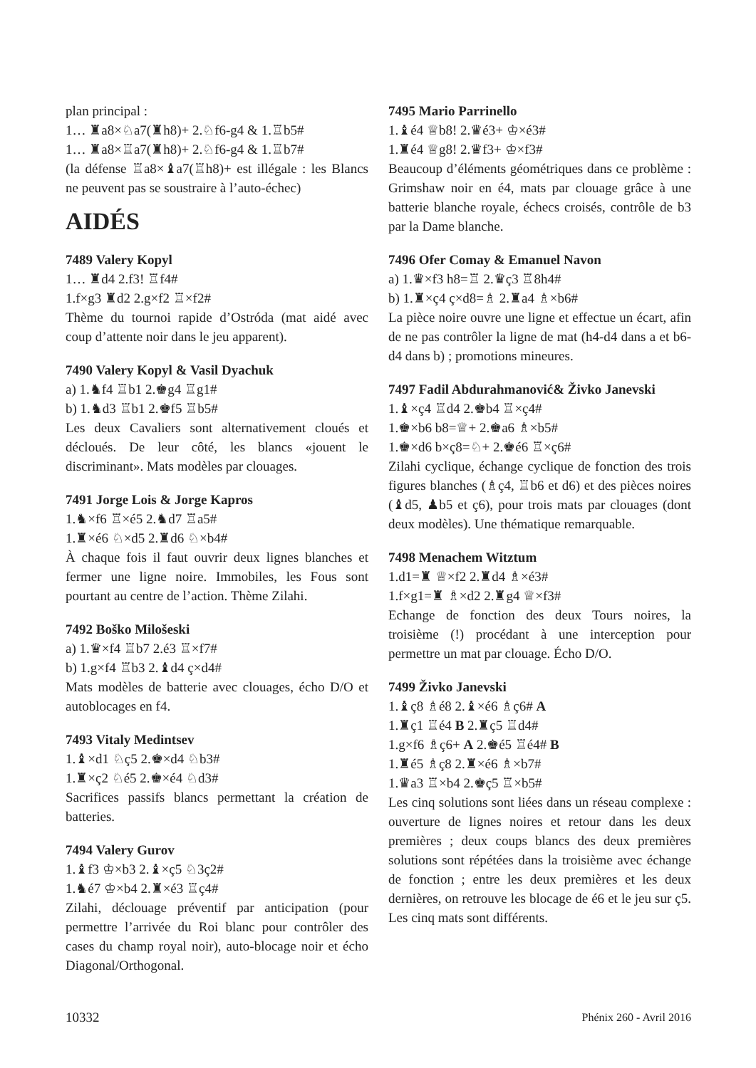plan principal :
1… ♜a8×♘a7(♜h8)+ 2.♘f6-g4 & 1.♖b5#
1… ♜a8×♖a7(♜h8)+ 2.♘f6-g4 & 1.♖b7#
(la défense ♖a8×♝a7(♖h8)+ est illégale : les Blancs ne peuvent pas se soustraire à l’auto-échec)
AIDÉS
7489 Valery Kopyl
1… ♜d4 2.f3! ♖f4#
1.f×g3 ♜d2 2.g×f2 ♖×f2#
Thème du tournoi rapide d’Ostróda (mat aidé avec coup d’attente noir dans le jeu apparent).
7490 Valery Kopyl & Vasil Dyachuk
a) 1.♞f4 ♖b1 2.♚g4 ♖g1#
b) 1.♞d3 ♖b1 2.♚f5 ♖b5#
Les deux Cavaliers sont alternativement cloués et décloués. De leur côté, les blancs «jouent le discriminant». Mats modèles par clouages.
7491 Jorge Lois & Jorge Kapros
1.♞×f6 ♖×é5 2.♞d7 ♖a5#
1.♜×é6 ♘×d5 2.♜d6 ♘×b4#
À chaque fois il faut ouvrir deux lignes blanches et fermer une ligne noire. Immobiles, les Fous sont pourtant au centre de l’action. Thème Zilahi.
7492 Boško Milošeski
a) 1.♛×f4 ♖b7 2.é3 ♖×f7#
b) 1.g×f4 ♖b3 2.♝d4 ç×d4#
Mats modèles de batterie avec clouages, écho D/O et autoblocages en f4.
7493 Vitaly Medintsev
1.♝×d1 ♘ç5 2.♚×d4 ♘b3#
1.♜×ç2 ♘é5 2.♚×é4 ♘d3#
Sacrifices passifs blancs permettant la création de batteries.
7494 Valery Gurov
1.♝f3 ♔×b3 2.♝×ç5 ♘3ç2#
1.♞é7 ♔×b4 2.♜×é3 ♖ç4#
Zilahi, déclouage préventif par anticipation (pour permettre l’arrivée du Roi blanc pour contrôler des cases du champ royal noir), auto-blocage noir et écho Diagonal/Orthogonal.
7495 Mario Parrinello
1.♝é4 ♕b8! 2.♛é3+ ♔×é3#
1.♜é4 ♕g8! 2.♛f3+ ♔×f3#
Beaucoup d’éléments géométriques dans ce problème : Grimshaw noir en é4, mats par clouage grâce à une batterie blanche royale, échecs croisés, contrôle de b3 par la Dame blanche.
7496 Ofer Comay & Emanuel Navon
a) 1.♛×f3 h8=♖ 2.♛ç3 ♖8h4#
b) 1.♜×ç4 ç×d8=♗ 2.♜a4 ♗×b6#
La pièce noire ouvre une ligne et effectue un écart, afin de ne pas contrôler la ligne de mat (h4-d4 dans a et b6-d4 dans b) ; promotions mineures.
7497 Fadil Abdurahmanović& Živko Janevski
1.♝×ç4 ♖d4 2.♚b4 ♖×ç4#
1.♚×b6 b8=♕+ 2.♚a6 ♗×b5#
1.♚×d6 b×ç8=♘+ 2.♚é6 ♖×ç6#
Zilahi cyclique, échange cyclique de fonction des trois figures blanches (♗ç4, ♖b6 et d6) et des pièces noires (♝d5, ♟b5 et ç6), pour trois mats par clouages (dont deux modèles). Une thématique remarquable.
7498 Menachem Witztum
1.d1=♜ ♕×f2 2.♜d4 ♗×é3#
1.f×g1=♜ ♗×d2 2.♜g4 ♕×f3#
Echange de fonction des deux Tours noires, la troisième (!) procédant à une interception pour permettre un mat par clouage. Écho D/O.
7499 Živko Janevski
1.♝ç8 ♗é8 2.♝×é6 ♗ç6# A
1.♜ç1 ♖é4 B 2.♜ç5 ♖d4#
1.g×f6 ♗ç6+ A 2.♚é5 ♖é4# B
1.♜é5 ♗ç8 2.♜×é6 ♗×b7#
1.♛a3 ♖×b4 2.♚ç5 ♖×b5#
Les cinq solutions sont liées dans un réseau complexe : ouverture de lignes noires et retour dans les deux premières ; deux coups blancs des deux premières solutions sont répétées dans la troisième avec échange de fonction ; entre les deux premières et les deux dernières, on retrouve les blocage de é6 et le jeu sur ç5. Les cinq mats sont différents.
10332 Phénix 260 - Avril 2016